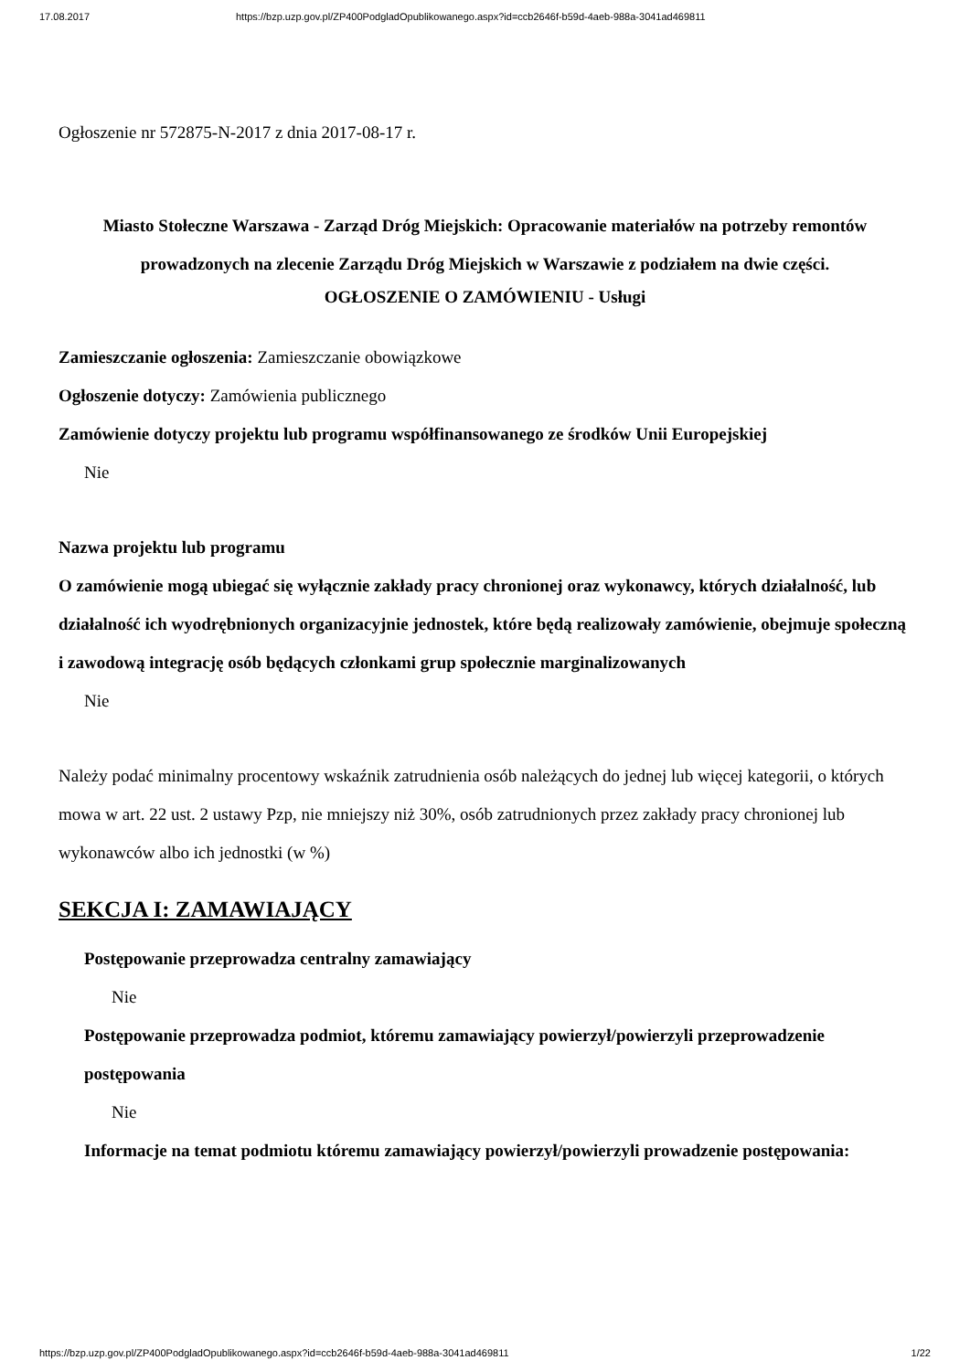17.08.2017 https://bzp.uzp.gov.pl/ZP400PodgladOpublikowanego.aspx?id=ccb2646f-b59d-4aeb-988a-3041ad469811
Ogłoszenie nr 572875-N-2017 z dnia 2017-08-17 r.
Miasto Stołeczne Warszawa - Zarząd Dróg Miejskich: Opracowanie materiałów na potrzeby remontów prowadzonych na zlecenie Zarządu Dróg Miejskich w Warszawie z podziałem na dwie części.
OGŁOSZENIE O ZAMÓWIENIU - Usługi
Zamieszczanie ogłoszenia: Zamieszczanie obowiązkowe
Ogłoszenie dotyczy: Zamówienia publicznego
Zamówienie dotyczy projektu lub programu współfinansowanego ze środków Unii Europejskiej
Nie
Nazwa projektu lub programu
O zamówienie mogą ubiegać się wyłącznie zakłady pracy chronionej oraz wykonawcy, których działalność, lub działalność ich wyodrębnionych organizacyjnie jednostek, które będą realizowały zamówienie, obejmuje społeczną i zawodową integrację osób będących członkami grup społecznie marginalizowanych
Nie
Należy podać minimalny procentowy wskaźnik zatrudnienia osób należących do jednej lub więcej kategorii, o których mowa w art. 22 ust. 2 ustawy Pzp, nie mniejszy niż 30%, osób zatrudnionych przez zakłady pracy chronionej lub wykonawców albo ich jednostki (w %)
SEKCJA I: ZAMAWIAJĄCY
Postępowanie przeprowadza centralny zamawiający
Nie
Postępowanie przeprowadza podmiot, któremu zamawiający powierzył/powierzyli przeprowadzenie postępowania
Nie
Informacje na temat podmiotu któremu zamawiający powierzył/powierzyli prowadzenie postępowania:
https://bzp.uzp.gov.pl/ZP400PodgladOpublikowanego.aspx?id=ccb2646f-b59d-4aeb-988a-3041ad469811 1/22